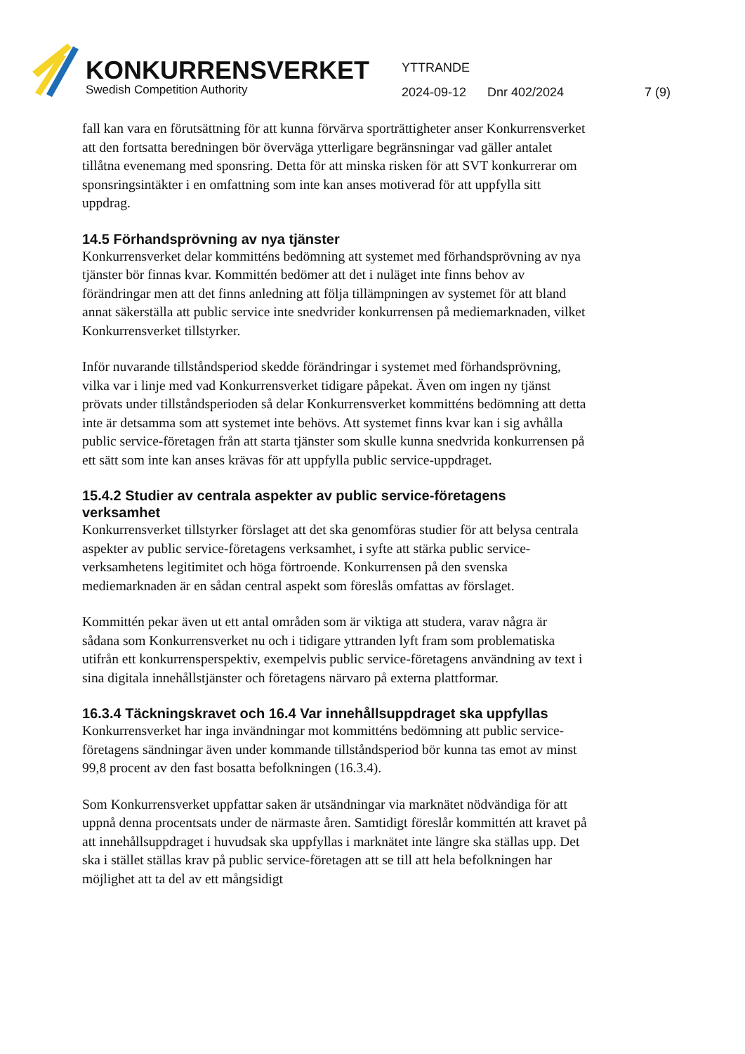KONKURRENSVERKET
Swedish Competition Authority
YTTRANDE
2024-09-12 Dnr 402/2024 7 (9)
fall kan vara en förutsättning för att kunna förvärva sporträttigheter anser Konkurrensverket att den fortsatta beredningen bör överväga ytterligare begränsningar vad gäller antalet tillåtna evenemang med sponsring. Detta för att minska risken för att SVT konkurrerar om sponsringsintäkter i en omfattning som inte kan anses motiverad för att uppfylla sitt uppdrag.
14.5 Förhandsprövning av nya tjänster
Konkurrensverket delar kommitténs bedömning att systemet med förhandsprövning av nya tjänster bör finnas kvar. Kommittén bedömer att det i nuläget inte finns behov av förändringar men att det finns anledning att följa tillämpningen av systemet för att bland annat säkerställa att public service inte snedvrider konkurrensen på mediemarknaden, vilket Konkurrensverket tillstyrker.
Inför nuvarande tillståndsperiod skedde förändringar i systemet med förhandsprövning, vilka var i linje med vad Konkurrensverket tidigare påpekat. Även om ingen ny tjänst prövats under tillståndsperioden så delar Konkurrensverket kommitténs bedömning att detta inte är detsamma som att systemet inte behövs. Att systemet finns kvar kan i sig avhålla public service-företagen från att starta tjänster som skulle kunna snedvrida konkurrensen på ett sätt som inte kan anses krävas för att uppfylla public service-uppdraget.
15.4.2 Studier av centrala aspekter av public service-företagens verksamhet
Konkurrensverket tillstyrker förslaget att det ska genomföras studier för att belysa centrala aspekter av public service-företagens verksamhet, i syfte att stärka public service-verksamhetens legitimitet och höga förtroende. Konkurrensen på den svenska mediemarknaden är en sådan central aspekt som föreslås omfattas av förslaget.
Kommittén pekar även ut ett antal områden som är viktiga att studera, varav några är sådana som Konkurrensverket nu och i tidigare yttranden lyft fram som problematiska utifrån ett konkurrensperspektiv, exempelvis public service-företagens användning av text i sina digitala innehållstjänster och företagens närvaro på externa plattformar.
16.3.4 Täckningskravet och 16.4 Var innehållsuppdraget ska uppfyllas
Konkurrensverket har inga invändningar mot kommitténs bedömning att public service-företagens sändningar även under kommande tillståndsperiod bör kunna tas emot av minst 99,8 procent av den fast bosatta befolkningen (16.3.4).
Som Konkurrensverket uppfattar saken är utsändningar via marknätet nödvändiga för att uppnå denna procentsats under de närmaste åren. Samtidigt föreslår kommittén att kravet på att innehållsuppdraget i huvudsak ska uppfyllas i marknätet inte längre ska ställas upp. Det ska i stället ställas krav på public service-företagen att se till att hela befolkningen har möjlighet att ta del av ett mångsidigt